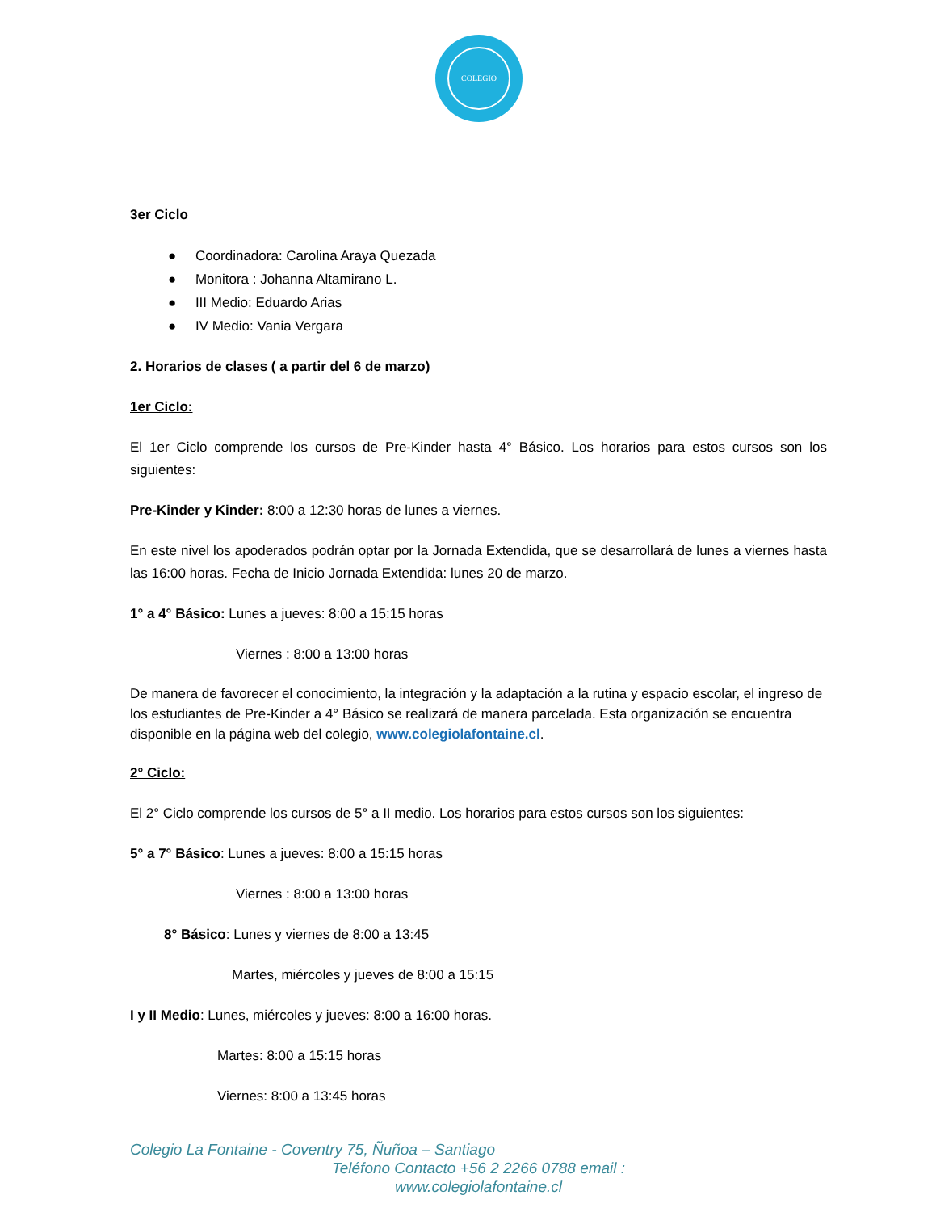COLEGIO
3er Ciclo
● Coordinadora: Carolina Araya Quezada
● Monitora : Johanna Altamirano L.
● III Medio: Eduardo Arias
● IV Medio: Vania Vergara
2. Horarios de clases ( a partir del 6 de marzo)
1er Ciclo:
El 1er Ciclo comprende los cursos de Pre-Kinder hasta 4° Básico. Los horarios para estos cursos son los siguientes:
Pre-Kinder y Kinder: 8:00 a 12:30 horas de lunes a viernes.
En este nivel los apoderados podrán optar por la Jornada Extendida, que se desarrollará de lunes a viernes hasta las 16:00 horas. Fecha de Inicio Jornada Extendida: lunes 20 de marzo.
1° a 4° Básico: Lunes a jueves: 8:00 a 15:15 horas
Viernes : 8:00 a 13:00 horas
De manera de favorecer el conocimiento, la integración y la adaptación a la rutina y espacio escolar, el ingreso de los estudiantes de Pre-Kinder a 4° Básico se realizará de manera parcelada. Esta organización se encuentra disponible en la página web del colegio, www.colegiolafontaine.cl.
2° Ciclo:
El 2° Ciclo comprende los cursos de 5° a II medio. Los horarios para estos cursos son los siguientes:
5° a 7° Básico: Lunes a jueves: 8:00 a 15:15 horas
Viernes : 8:00 a 13:00 horas
8° Básico: Lunes y viernes de 8:00 a 13:45
Martes, miércoles y jueves de 8:00 a 15:15
I y II Medio: Lunes, miércoles y jueves: 8:00 a 16:00 horas.
Martes: 8:00 a 15:15 horas
Viernes: 8:00 a 13:45 horas
Colegio La Fontaine - Coventry 75, Ñuñoa – Santiago
Teléfono Contacto +56 2 2266 0788 email :
www.colegiolafontaine.cl